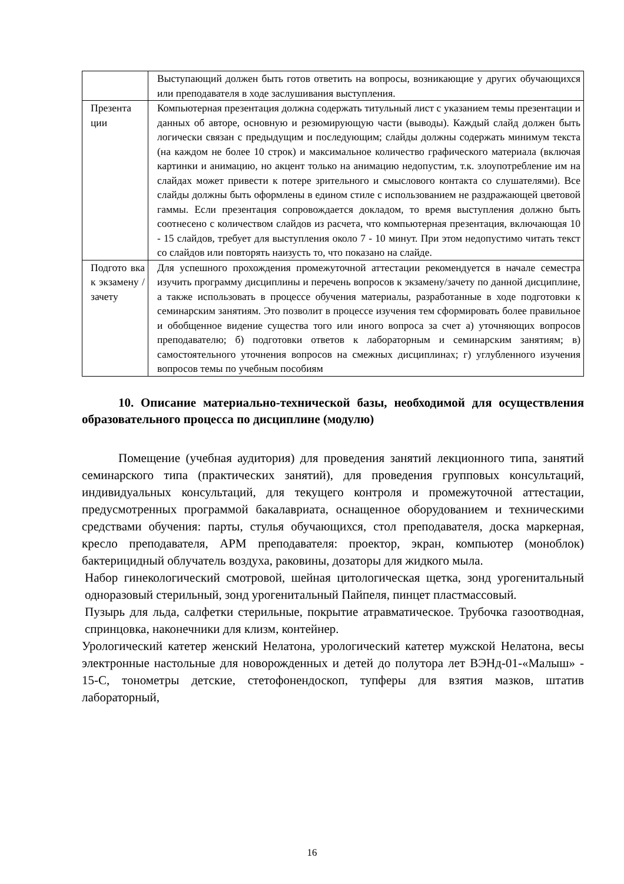| | Выступающий должен быть готов ответить на вопросы, возникающие у других обучающихся или преподавателя в ходе заслушивания выступления. |
| Презента ции | Компьютерная презентация должна содержать титульный лист с указанием темы презентации и данных об авторе, основную и резюмирующую части (выводы). Каждый слайд должен быть логически связан с предыдущим и последующим; слайды должны содержать минимум текста (на каждом не более 10 строк) и максимальное количество графического материала (включая картинки и анимацию, но акцент только на анимацию недопустим, т.к. злоупотребление им на слайдах может привести к потере зрительного и смыслового контакта со слушателями). Все слайды должны быть оформлены в едином стиле с использованием не раздражающей цветовой гаммы. Если презентация сопровождается докладом, то время выступления должно быть соотнесено с количеством слайдов из расчета, что компьютерная презентация, включающая 10 - 15 слайдов, требует для выступления около 7 - 10 минут. При этом недопустимо читать текст со слайдов или повторять наизусть то, что показано на слайде. |
| Подгото вка к экзамену /зачету | Для успешного прохождения промежуточной аттестации рекомендуется в начале семестра изучить программу дисциплины и перечень вопросов к экзамену/зачету по данной дисциплине, а также использовать в процессе обучения материалы, разработанные в ходе подготовки к семинарским занятиям. Это позволит в процессе изучения тем сформировать более правильное и обобщенное видение существа того или иного вопроса за счет а) уточняющих вопросов преподавателю; б) подготовки ответов к лабораторным и семинарским занятиям; в) самостоятельного уточнения вопросов на смежных дисциплинах; г) углубленного изучения вопросов темы по учебным пособиям |
10. Описание материально-технической базы, необходимой для осуществления образовательного процесса по дисциплине (модулю)
Помещение (учебная аудитория) для проведения занятий лекционного типа, занятий семинарского типа (практических занятий), для проведения групповых консультаций, индивидуальных консультаций, для текущего контроля и промежуточной аттестации, предусмотренных программой бакалавриата, оснащенное оборудованием и техническими средствами обучения: парты, стулья обучающихся, стол преподавателя, доска маркерная, кресло преподавателя, АРМ преподавателя: проектор, экран, компьютер (моноблок) бактерицидный облучатель воздуха, раковины, дозаторы для жидкого мыла.
Набор гинекологический смотровой, шейная цитологическая щетка, зонд урогенитальный одноразовый стерильный, зонд урогенитальный Пайпеля, пинцет пластмассовый.
Пузырь для льда, салфетки стерильные, покрытие атравматическое. Трубочка газоотводная, спринцовка, наконечники для клизм, контейнер.
Урологический катетер женский Нелатона, урологический катетер мужской Нелатона, весы электронные настольные для новорожденных и детей до полутора лет ВЭНд-01-«Малыш» - 15-С, тонометры детские, стетофонендоскоп, тупферы для взятия мазков, штатив лабораторный,
16